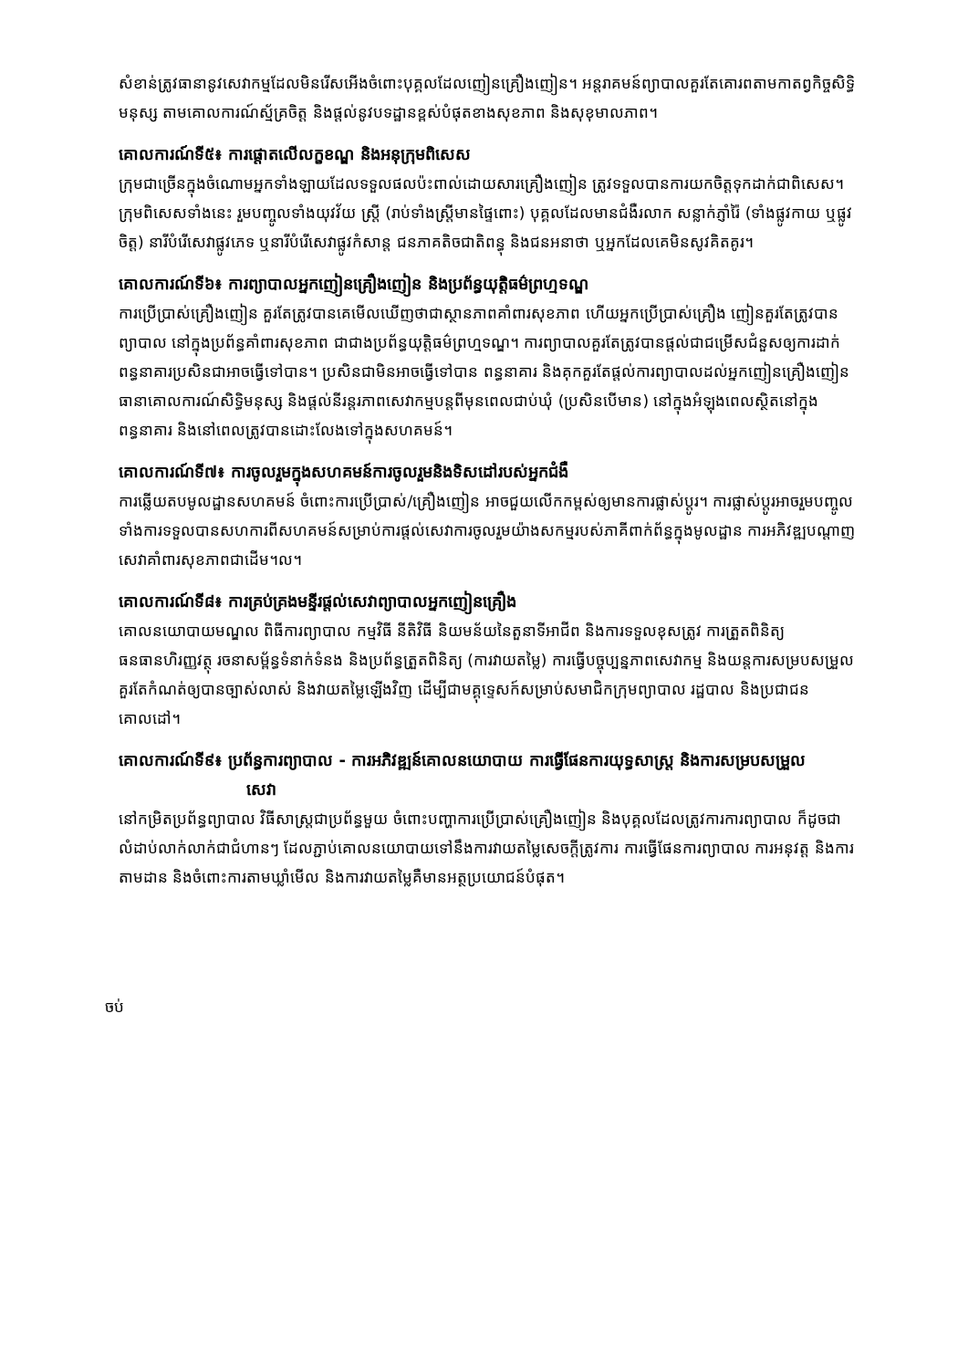សំខាន់ត្រូវធានានូវសេវាកម្មដែលមិនរើសអើងចំពោះបុគ្គលដែលញៀនគ្រឿងញៀន។ អន្តរាគមន៍ព្យាបាលគួរតែគោរពតាមកាតព្វកិច្ចសិទ្ធិមនុស្ស តាមគោលការណ៍ស្ម័គ្រចិត្ត និងផ្តល់នូវបទដ្ឋានខ្ពស់បំផុតខាងសុខភាព និងសុខុមាលភាព។
គោលការណ៍ទី៥៖ ការផ្តោតលើលក្ខខណ្ឌ និងអនុក្រុមពិសេស
ក្រុមជាច្រើនក្នុងចំណោមអ្នកទាំងឡាយដែលទទួលផលប៉ះពាល់ដោយសារគ្រឿងញៀន ត្រូវទទួលបានការយកចិត្តទុកដាក់ជាពិសេស។ ក្រុមពិសេសទាំងនេះ រួមបញ្ចូលទាំងយុវវ័យ ស្ត្រី (រាប់ទាំងស្ត្រីមានផ្ទៃពោះ) បុគ្គលដែលមានជំងឺរលាក សន្លាក់ភ្ញាំរ៉ៃ (ទាំងផ្លូវកាយ ឬផ្លូវចិត្ត) នារីបំរើសេវាផ្លូវភេទ ឬនារីបំរើសេវាផ្លូវកំសាន្ត ជនភាគតិចជាតិពន្ធុ និងជនអនាថា ឬអ្នកដែលគេមិនសូវគិតគូរ។
គោលការណ៍ទី៦៖ ការព្យាបាលអ្នកញៀនគ្រឿងញៀន និងប្រព័ន្ធយុត្តិធម៌ព្រហ្មទណ្ឌ
ការប្រើប្រាស់គ្រឿងញៀន គួរតែត្រូវបានគេមើលឃើញថាជាស្ថានភាពគាំពារសុខភាព ហើយអ្នកប្រើប្រាស់គ្រឿង ញៀនគួរតែត្រូវបានព្យាបាល នៅក្នុងប្រព័ន្ធគាំពារសុខភាព ជាជាងប្រព័ន្ធយុត្តិធម៌ព្រហ្មទណ្ឌ។ ការព្យាបាលគួរតែត្រូវបានផ្តល់ជាជម្រើសជំនួសឲ្យការដាក់ពន្ធនាគារប្រសិនជាអាចធ្វើទៅបាន។ ប្រសិនជាមិនអាចធ្វើទៅបាន ពន្ធនាគារ និងគុកគួរតែផ្តល់ការព្យាបាលដល់អ្នកញៀនគ្រឿងញៀន ធានាគោលការណ៍សិទ្ធិមនុស្ស និងផ្តល់នីរន្តរភាពសេវាកម្មបន្តពីមុនពេលជាប់ឃុំ (ប្រសិនបើមាន) នៅក្នុងអំឡុងពេលស្ថិតនៅក្នុងពន្ធនាគារ និងនៅពេលត្រូវបានដោះលែងទៅក្នុងសហគមន៍។
គោលការណ៍ទី៧៖ ការចូលរួមក្នុងសហគមន៍ការចូលរួមនិងទិសដៅរបស់អ្នកជំងឺ
ការឆ្លើយតបមូលដ្ឋានសហគមន៍ ចំពោះការប្រើប្រាស់/គ្រឿងញៀន អាចជួយលើកកម្ពស់ឲ្យមានការផ្លាស់ប្តូរ។ ការផ្លាស់ប្តូរអាចរួមបញ្ចូលទាំងការទទួលបានសហការពីសហគមន៍សម្រាប់ការផ្តល់សេវាការចូលរួមយ៉ាងសកម្មរបស់ភាគីពាក់ព័ន្ធក្នុងមូលដ្ឋាន ការអភិវឌ្ឍបណ្តាញសេវាគាំពារសុខភាពជាដើម។ល។
គោលការណ៍ទី៨៖ ការគ្រប់គ្រងមន្ទីរផ្តល់សេវាព្យាបាលអ្នកញៀនគ្រឿង
គោលនយោបាយមណ្ឌល ពិធីការព្យាបាល កម្មវិធី នីតិវិធី និយមន័យនៃតួនាទីអាជីព និងការទទួលខុសត្រូវ ការត្រួតពិនិត្យធនធានហិរញ្ញវត្ថុ រចនាសម្ព័ន្ធទំនាក់ទំនង និងប្រព័ន្ធត្រួតពិនិត្យ (ការវាយតម្លៃ) ការធ្វើបច្ចុប្បន្នភាពសេវាកម្ម និងយន្តការសម្របសម្រួល គួរតែកំណត់ឲ្យបានច្បាស់លាស់ និងវាយតម្លៃឡើងវិញ ដើម្បីជាមគ្គុទ្ទេសក៍សម្រាប់សមាជិកក្រុមព្យាបាល រដ្ឋបាល និងប្រជាជនគោលដៅ។
គោលការណ៍ទី៩៖ ប្រព័ន្ធការព្យាបាល - ការអភិវឌ្ឍន៍គោលនយោបាយ ការធ្វើផែនការយុទ្ធសាស្ត្រ និងការសម្របសម្រួល
សេវា
នៅកម្រិតប្រព័ន្ធព្យាបាល វិធីសាស្ត្រជាប្រព័ន្ធមួយ ចំពោះបញ្ហាការប្រើប្រាស់គ្រឿងញៀន និងបុគ្គលដែលត្រូវការការព្យាបាល ក៏ដូចជាលំដាប់លាក់លាក់ជាជំហានៗ ដែលភ្ជាប់គោលនយោបាយទៅនឹងការវាយតម្លៃសេចក្តីត្រូវការ ការធ្វើផែនការព្យាបាល ការអនុវត្ត និងការតាមដាន និងចំពោះការតាមឃ្លាំមើល និងការវាយតម្លៃគឺមានអត្ថប្រយោជន៍បំផុត។
ចប់